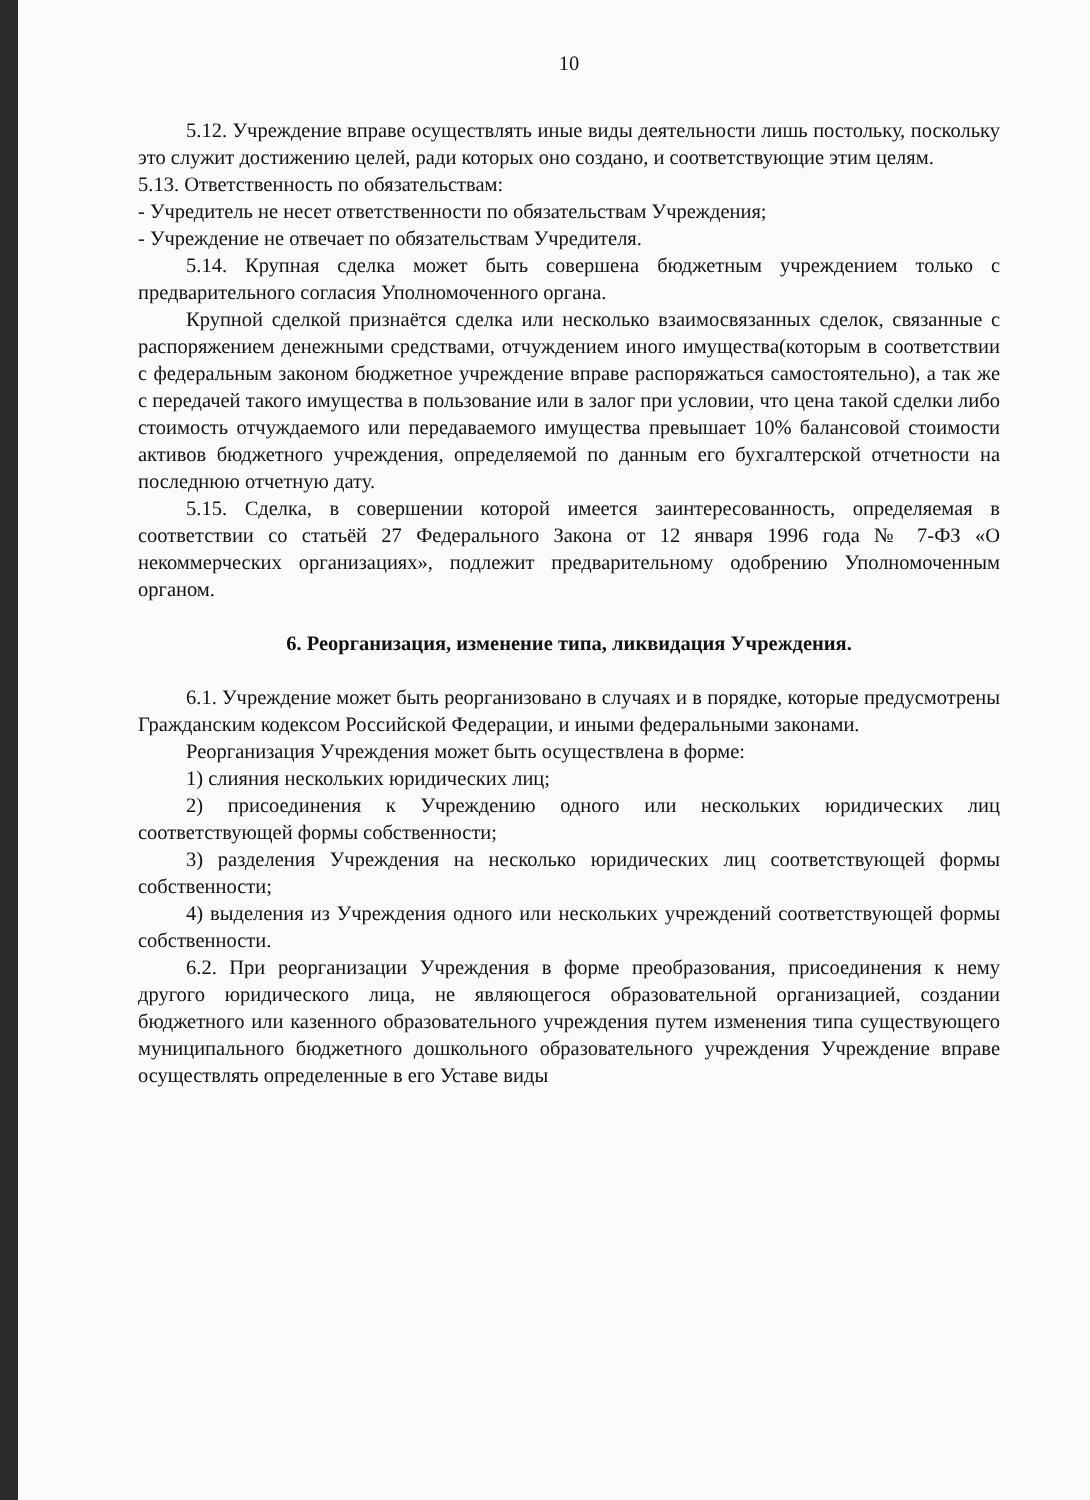10
5.12. Учреждение вправе осуществлять иные виды деятельности лишь постольку, поскольку это служит достижению целей, ради которых оно создано, и соответствующие этим целям.
5.13. Ответственность по обязательствам:
- Учредитель не несет ответственности по обязательствам Учреждения;
- Учреждение не отвечает по обязательствам Учредителя.
5.14. Крупная сделка может быть совершена бюджетным учреждением только с предварительного согласия Уполномоченного органа.
Крупной сделкой признаётся сделка или несколько взаимосвязанных сделок, связанные с распоряжением денежными средствами, отчуждением иного имущества(которым в соответствии с федеральным законом бюджетное учреждение вправе распоряжаться самостоятельно), а так же с передачей такого имущества в пользование или в залог при условии, что цена такой сделки либо стоимость отчуждаемого или передаваемого имущества превышает 10% балансовой стоимости активов бюджетного учреждения, определяемой по данным его бухгалтерской отчетности на последнюю отчетную дату.
5.15. Сделка, в совершении которой имеется заинтересованность, определяемая в соответствии со статьёй 27 Федерального Закона от 12 января 1996 года № 7-ФЗ «О некоммерческих организациях», подлежит предварительному одобрению Уполномоченным органом.
6. Реорганизация, изменение типа, ликвидация Учреждения.
6.1. Учреждение может быть реорганизовано в случаях и в порядке, которые предусмотрены Гражданским кодексом Российской Федерации, и иными федеральными законами.
Реорганизация Учреждения может быть осуществлена в форме:
1) слияния нескольких юридических лиц;
2) присоединения к Учреждению одного или нескольких юридических лиц соответствующей формы собственности;
3) разделения Учреждения на несколько юридических лиц соответствующей формы собственности;
4) выделения из Учреждения одного или нескольких учреждений соответствующей формы собственности.
6.2. При реорганизации Учреждения в форме преобразования, присоединения к нему другого юридического лица, не являющегося образовательной организацией, создании бюджетного или казенного образовательного учреждения путем изменения типа существующего муниципального бюджетного дошкольного образовательного учреждения Учреждение вправе осуществлять определенные в его Уставе виды